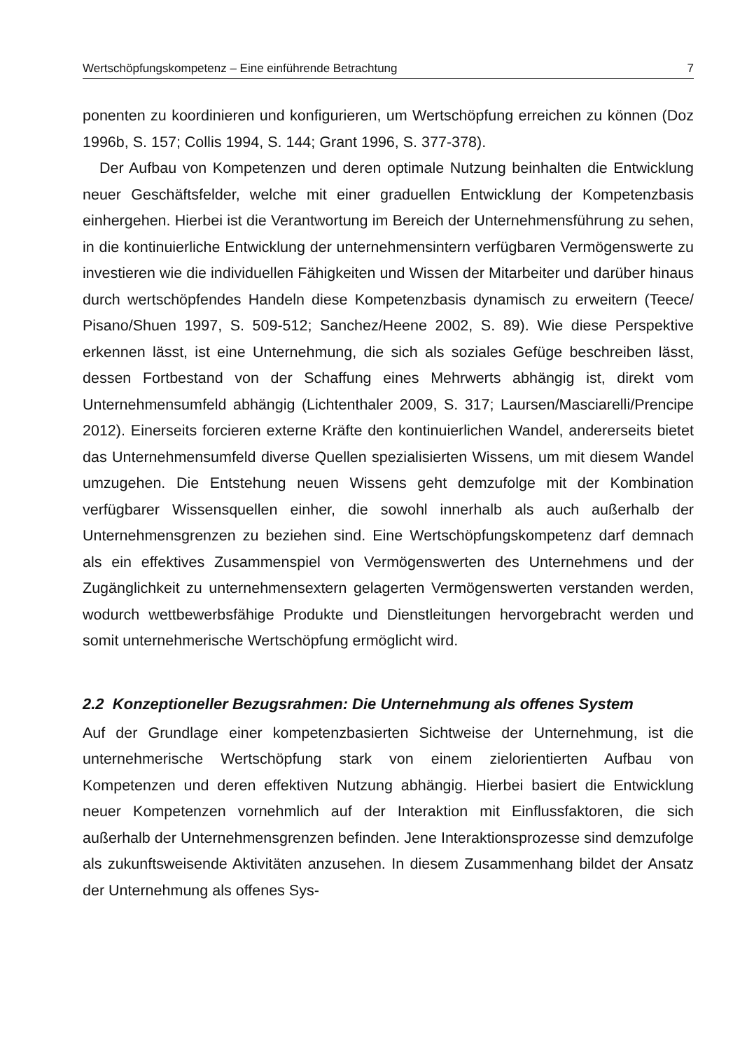Wertschöpfungskompetenz – Eine einführende Betrachtung 7
ponenten zu koordinieren und konfigurieren, um Wertschöpfung erreichen zu können (Doz 1996b, S. 157; Collis 1994, S. 144; Grant 1996, S. 377-378).
Der Aufbau von Kompetenzen und deren optimale Nutzung beinhalten die Entwicklung neuer Geschäftsfelder, welche mit einer graduellen Entwicklung der Kompetenzbasis einhergehen. Hierbei ist die Verantwortung im Bereich der Unternehmensführung zu sehen, in die kontinuierliche Entwicklung der unternehmensintern verfügbaren Vermögenswerte zu investieren wie die individuellen Fähigkeiten und Wissen der Mitarbeiter und darüber hinaus durch wertschöpfendes Handeln diese Kompetenzbasis dynamisch zu erweitern (Teece/ Pisano/Shuen 1997, S. 509-512; Sanchez/Heene 2002, S. 89). Wie diese Perspektive erkennen lässt, ist eine Unternehmung, die sich als soziales Gefüge beschreiben lässt, dessen Fortbestand von der Schaffung eines Mehrwerts abhängig ist, direkt vom Unternehmensumfeld abhängig (Lichtenthaler 2009, S. 317; Laursen/Masciarelli/Prencipe 2012). Einerseits forcieren externe Kräfte den kontinuierlichen Wandel, andererseits bietet das Unternehmensumfeld diverse Quellen spezialisierten Wissens, um mit diesem Wandel umzugehen. Die Entstehung neuen Wissens geht demzufolge mit der Kombination verfügbarer Wissensquellen einher, die sowohl innerhalb als auch außerhalb der Unternehmensgrenzen zu beziehen sind. Eine Wertschöpfungskompetenz darf demnach als ein effektives Zusammenspiel von Vermögenswerten des Unternehmens und der Zugänglichkeit zu unternehmensextern gelagerten Vermögenswerten verstanden werden, wodurch wettbewerbsfähige Produkte und Dienstleitungen hervorgebracht werden und somit unternehmerische Wertschöpfung ermöglicht wird.
2.2 Konzeptioneller Bezugsrahmen: Die Unternehmung als offenes System
Auf der Grundlage einer kompetenzbasierten Sichtweise der Unternehmung, ist die unternehmerische Wertschöpfung stark von einem zielorientierten Aufbau von Kompetenzen und deren effektiven Nutzung abhängig. Hierbei basiert die Entwicklung neuer Kompetenzen vornehmlich auf der Interaktion mit Einflussfaktoren, die sich außerhalb der Unternehmensgrenzen befinden. Jene Interaktionsprozesse sind demzufolge als zukunftsweisende Aktivitäten anzusehen. In diesem Zusammenhang bildet der Ansatz der Unternehmung als offenes Sys-